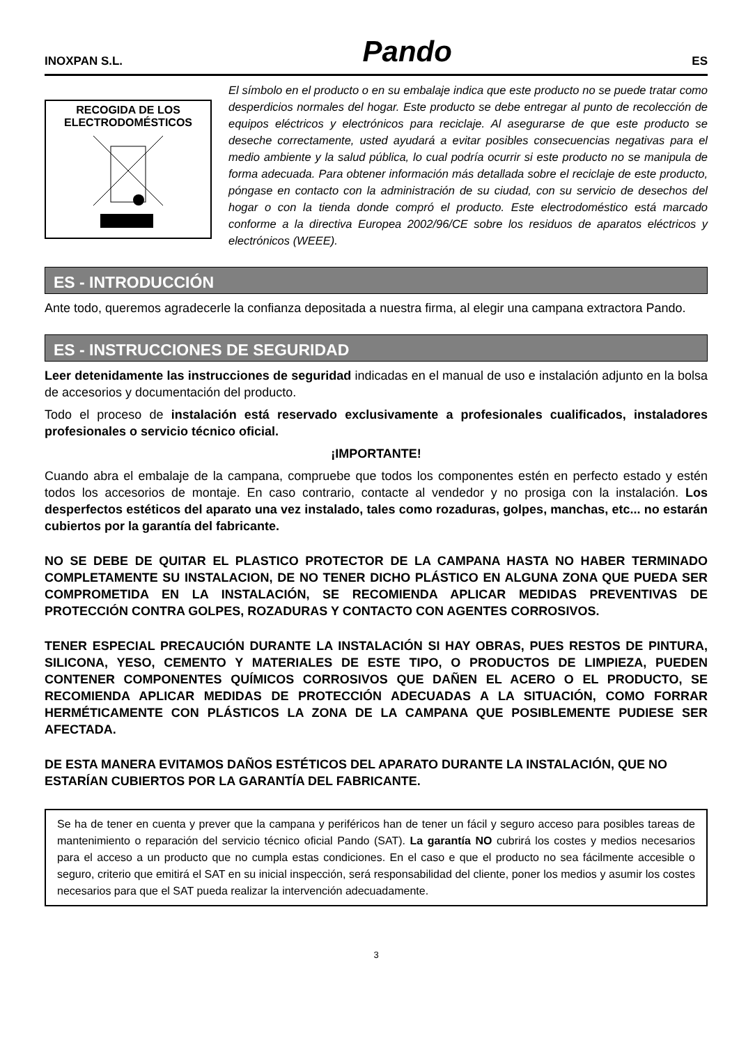INOXPAN S.L. Pando ES
RECOGIDA DE LOS
ELECTRODOMÉSTICOS
El símbolo en el producto o en su embalaje indica que este producto no se puede tratar como desperdicios normales del hogar. Este producto se debe entregar al punto de recolección de equipos eléctricos y electrónicos para reciclaje. Al asegurarse de que este producto se deseche correctamente, usted ayudará a evitar posibles consecuencias negativas para el medio ambiente y la salud pública, lo cual podría ocurrir si este producto no se manipula de forma adecuada. Para obtener información más detallada sobre el reciclaje de este producto, póngase en contacto con la administración de su ciudad, con su servicio de desechos del hogar o con la tienda donde compró el producto. Este electrodoméstico está marcado conforme a la directiva Europea 2002/96/CE sobre los residuos de aparatos eléctricos y electrónicos (WEEE).
ES - INTRODUCCIÓN
Ante todo, queremos agradecerle la confianza depositada a nuestra firma, al elegir una campana extractora Pando.
ES - INSTRUCCIONES DE SEGURIDAD
Leer detenidamente las instrucciones de seguridad indicadas en el manual de uso e instalación adjunto en la bolsa de accesorios y documentación del producto.
Todo el proceso de instalación está reservado exclusivamente a profesionales cualificados, instaladores profesionales o servicio técnico oficial.
¡IMPORTANTE!
Cuando abra el embalaje de la campana, compruebe que todos los componentes estén en perfecto estado y estén todos los accesorios de montaje. En caso contrario, contacte al vendedor y no prosiga con la instalación. Los desperfectos estéticos del aparato una vez instalado, tales como rozaduras, golpes, manchas, etc... no estarán cubiertos por la garantía del fabricante.
NO SE DEBE DE QUITAR EL PLASTICO PROTECTOR DE LA CAMPANA HASTA NO HABER TERMINADO COMPLETAMENTE SU INSTALACION, DE NO TENER DICHO PLÁSTICO EN ALGUNA ZONA QUE PUEDA SER COMPROMETIDA EN LA INSTALACIÓN, SE RECOMIENDA APLICAR MEDIDAS PREVENTIVAS DE PROTECCIÓN CONTRA GOLPES, ROZADURAS Y CONTACTO CON AGENTES CORROSIVOS.
TENER ESPECIAL PRECAUCIÓN DURANTE LA INSTALACIÓN SI HAY OBRAS, PUES RESTOS DE PINTURA, SILICONA, YESO, CEMENTO Y MATERIALES DE ESTE TIPO, O PRODUCTOS DE LIMPIEZA, PUEDEN CONTENER COMPONENTES QUÍMICOS CORROSIVOS QUE DAÑEN EL ACERO O EL PRODUCTO, SE RECOMIENDA APLICAR MEDIDAS DE PROTECCIÓN ADECUADAS A LA SITUACIÓN, COMO FORRAR HERMÉTICAMENTE CON PLÁSTICOS LA ZONA DE LA CAMPANA QUE POSIBLEMENTE PUDIESE SER AFECTADA.
DE ESTA MANERA EVITAMOS DAÑOS ESTÉTICOS DEL APARATO DURANTE LA INSTALACIÓN, QUE NO ESTARÍAN CUBIERTOS POR LA GARANTÍA DEL FABRICANTE.
Se ha de tener en cuenta y prever que la campana y periféricos han de tener un fácil y seguro acceso para posibles tareas de mantenimiento o reparación del servicio técnico oficial Pando (SAT). La garantía NO cubrirá los costes y medios necesarios para el acceso a un producto que no cumpla estas condiciones. En el caso e que el producto no sea fácilmente accesible o seguro, criterio que emitirá el SAT en su inicial inspección, será responsabilidad del cliente, poner los medios y asumir los costes necesarios para que el SAT pueda realizar la intervención adecuadamente.
3